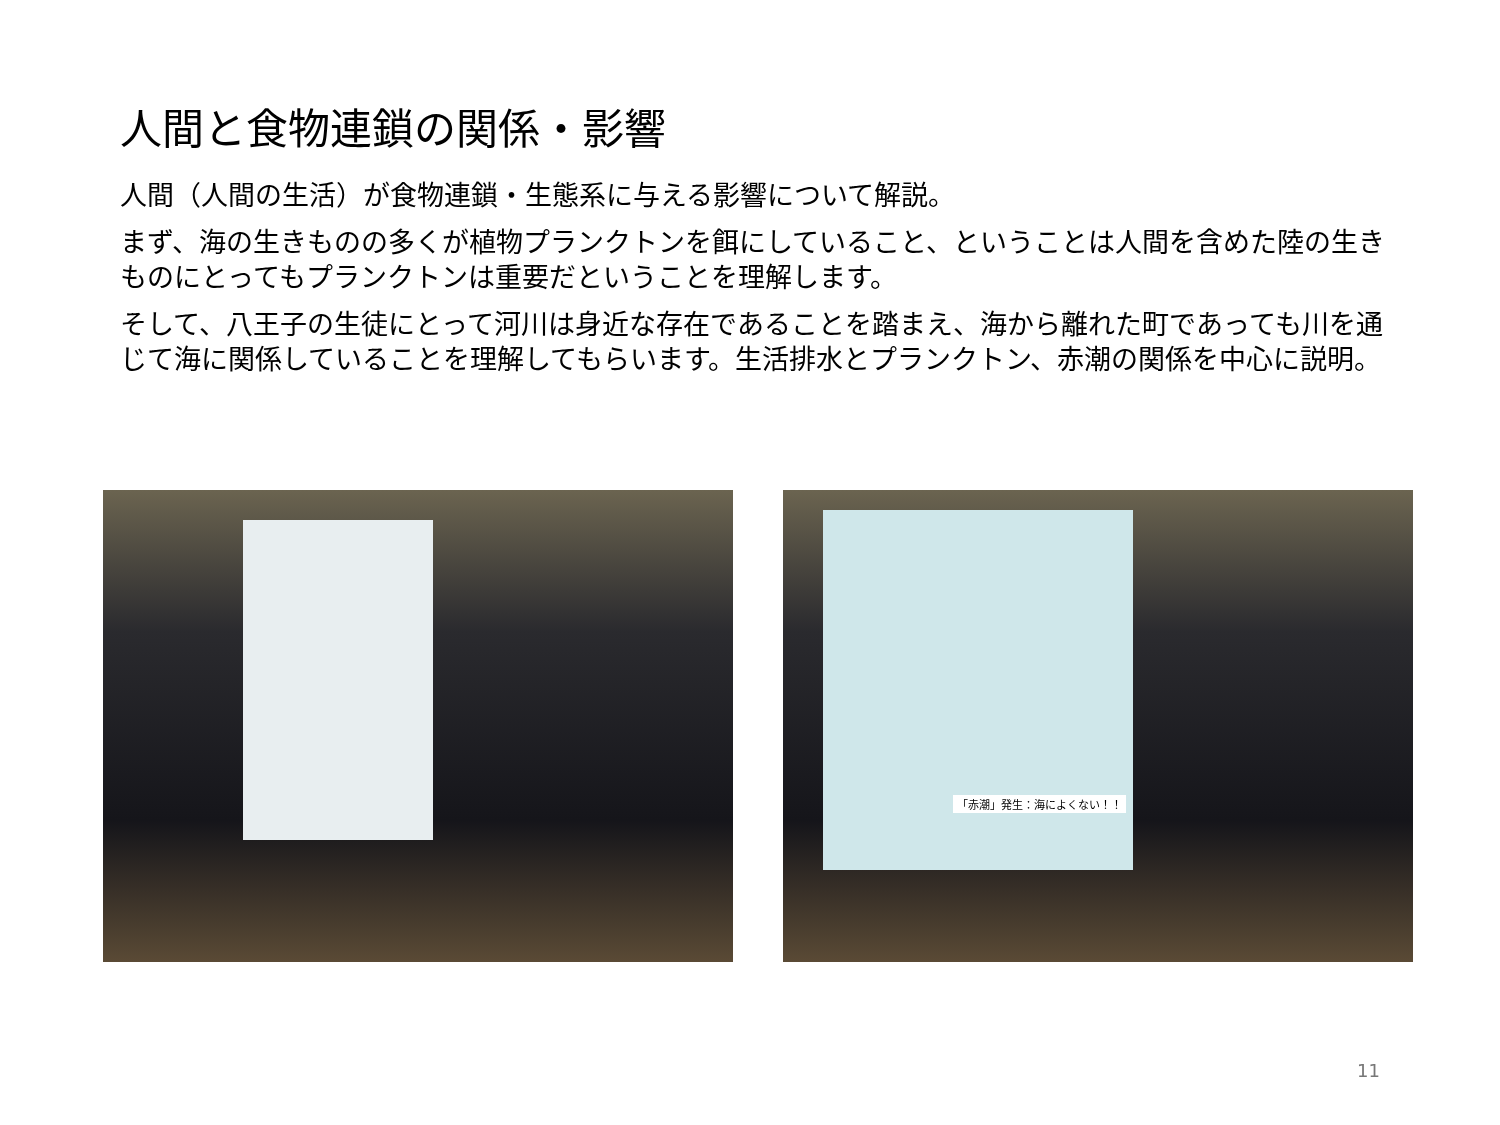人間と食物連鎖の関係・影響
人間（人間の生活）が食物連鎖・生態系に与える影響について解説。
まず、海の生きものの多くが植物プランクトンを餌にしていること、ということは人間を含めた陸の生きものにとってもプランクトンは重要だということを理解します。
そして、八王子の生徒にとって河川は身近な存在であることを踏まえ、海から離れた町であっても川を通じて海に関係していることを理解してもらいます。生活排水とプランクトン、赤潮の関係を中心に説明。
「赤潮」発生：海によくない！！
11